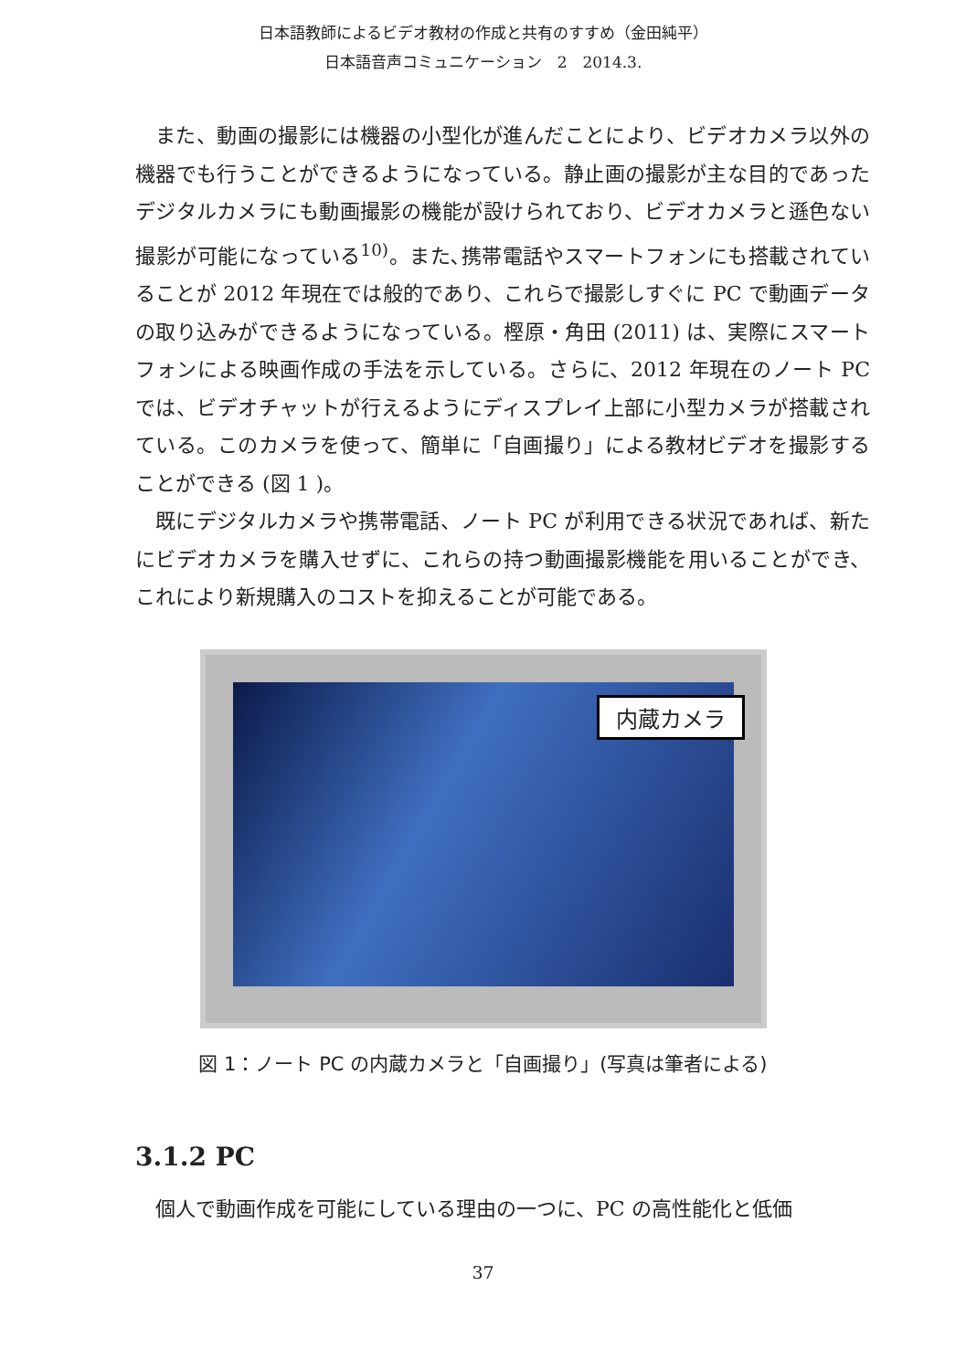日本語教師によるビデオ教材の作成と共有のすすめ（金田純平）
日本語音声コミュニケーション　2　2014.3.
また、動画の撮影には機器の小型化が進んだことにより、ビデオカメラ以外の機器でも行うことができるようになっている。静止画の撮影が主な目的であったデジタルカメラにも動画撮影の機能が設けられており、ビデオカメラと遜色ない撮影が可能になっている<sup>10)</sup>。また､携帯電話やスマートフォンにも搭載されていることが 2012 年現在では般的であり、これらで撮影しすぐに PC で動画データの取り込みができるようになっている。樫原・角田 (2011) は、実際にスマートフォンによる映画作成の手法を示している。さらに、2012 年現在のノート PC では、ビデオチャットが行えるようにディスプレイ上部に小型カメラが搭載されている。このカメラを使って、簡単に「自画撮り」による教材ビデオを撮影することができる (図 1 )。
既にデジタルカメラや携帯電話、ノート PC が利用できる状況であれば、新たにビデオカメラを購入せずに、これらの持つ動画撮影機能を用いることができ、これにより新規購入のコストを抑えることが可能である。
内蔵カメラ
図 1：ノート PC の内蔵カメラと「自画撮り」(写真は筆者による)
3.1.2 PC
個人で動画作成を可能にしている理由の一つに、PC の高性能化と低価
37